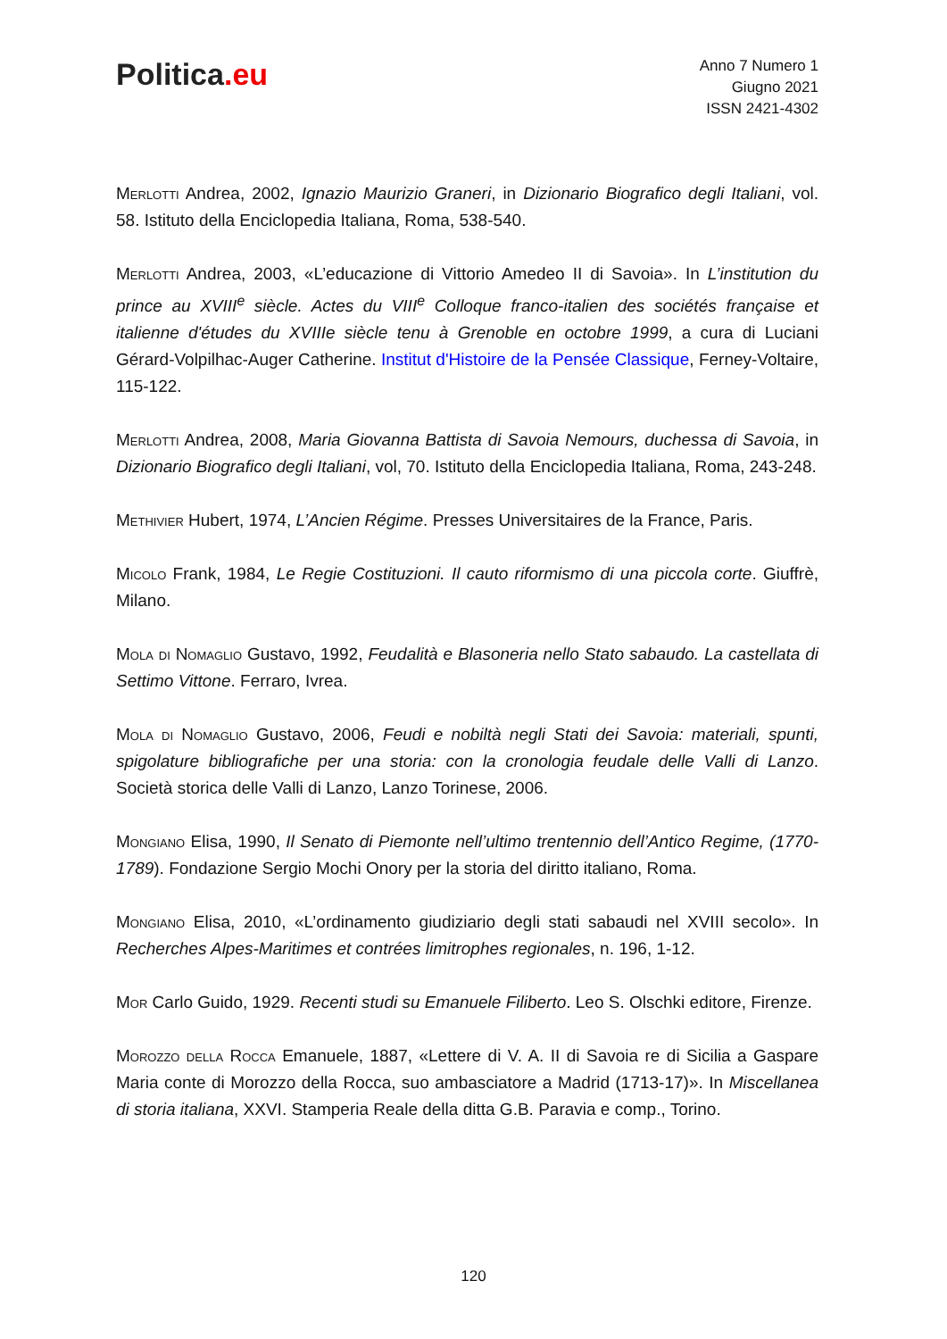Politica.eu
Anno 7 Numero 1
Giugno 2021
ISSN 2421-4302
Merlotti Andrea, 2002, Ignazio Maurizio Graneri, in Dizionario Biografico degli Italiani, vol. 58. Istituto della Enciclopedia Italiana, Roma, 538-540.
Merlotti Andrea, 2003, «L’educazione di Vittorio Amedeo II di Savoia». In L’institution du prince au XVIII<sup>e</sup> siècle. Actes du VIII<sup>e</sup> Colloque franco-italien des sociétés française et italienne d'études du XVIIIe siècle tenu à Grenoble en octobre 1999, a cura di Luciani Gérard-Volpilhac-Auger Catherine. Institut d'Histoire de la Pensée Classique, Ferney-Voltaire, 115-122.
Merlotti Andrea, 2008, Maria Giovanna Battista di Savoia Nemours, duchessa di Savoia, in Dizionario Biografico degli Italiani, vol, 70. Istituto della Enciclopedia Italiana, Roma, 243-248.
Methivier Hubert, 1974, L’Ancien Régime. Presses Universitaires de la France, Paris.
Micolo Frank, 1984, Le Regie Costituzioni. Il cauto riformismo di una piccola corte. Giuffrè, Milano.
Mola di Nomaglio Gustavo, 1992, Feudalità e Blasoneria nello Stato sabaudo. La castellata di Settimo Vittone. Ferraro, Ivrea.
Mola di Nomaglio Gustavo, 2006, Feudi e nobiltà negli Stati dei Savoia: materiali, spunti, spigolature bibliografiche per una storia: con la cronologia feudale delle Valli di Lanzo. Società storica delle Valli di Lanzo, Lanzo Torinese, 2006.
Mongiano Elisa, 1990, Il Senato di Piemonte nell’ultimo trentennio dell’Antico Regime, (1770-1789). Fondazione Sergio Mochi Onory per la storia del diritto italiano, Roma.
Mongiano Elisa, 2010, «L’ordinamento giudiziario degli stati sabaudi nel XVIII secolo». In Recherches Alpes-Maritimes et contrées limitrophes regionales, n. 196, 1-12.
Mor Carlo Guido, 1929. Recenti studi su Emanuele Filiberto. Leo S. Olschki editore, Firenze.
Morozzo della Rocca Emanuele, 1887, «Lettere di V. A. II di Savoia re di Sicilia a Gaspare Maria conte di Morozzo della Rocca, suo ambasciatore a Madrid (1713-17)». In Miscellanea di storia italiana, XXVI. Stamperia Reale della ditta G.B. Paravia e comp., Torino.
120